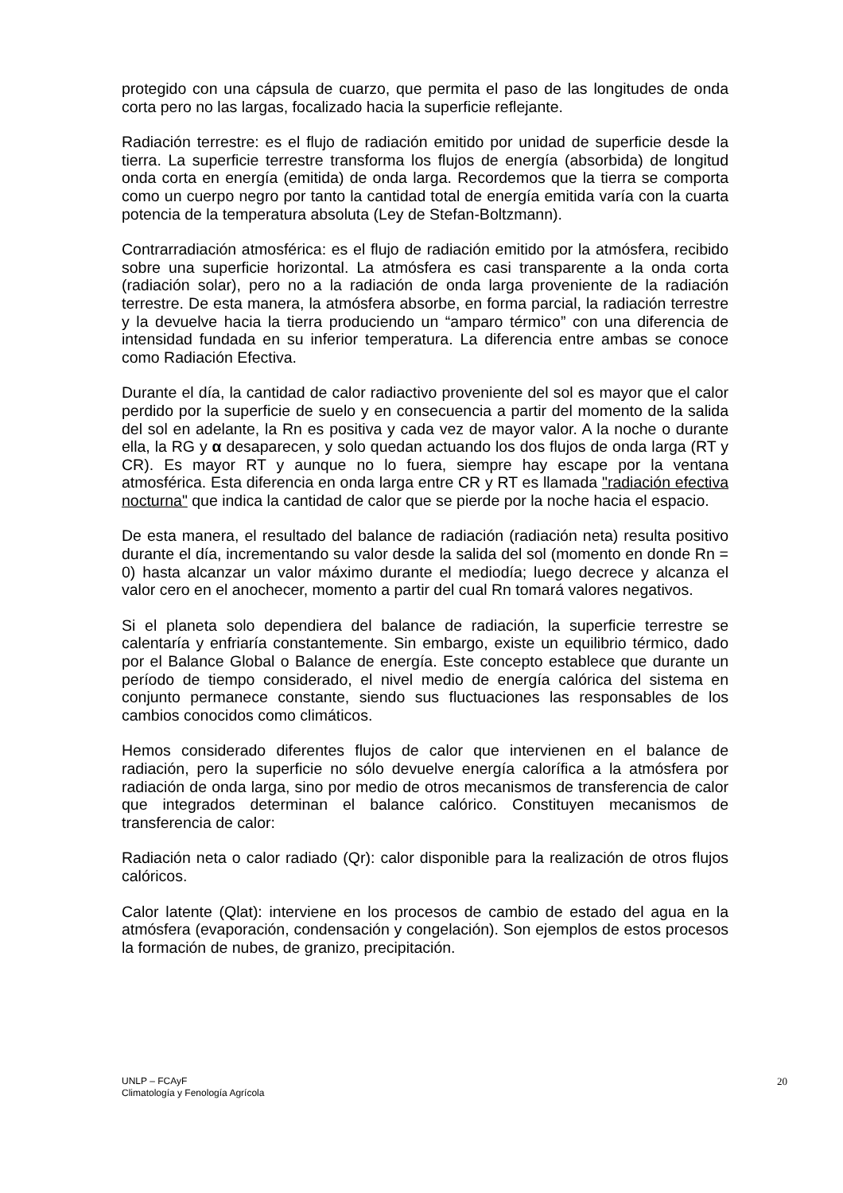protegido con una cápsula de cuarzo, que permita el paso de las longitudes de onda corta pero no las largas, focalizado hacia la superficie reflejante.
Radiación terrestre: es el flujo de radiación emitido por unidad de superficie desde la tierra. La superficie terrestre transforma los flujos de energía (absorbida) de longitud onda corta en energía (emitida) de onda larga. Recordemos que la tierra se comporta como un cuerpo negro por tanto la cantidad total de energía emitida varía con la cuarta potencia de la temperatura absoluta (Ley de Stefan-Boltzmann).
Contrarradiación atmosférica: es el flujo de radiación emitido por la atmósfera, recibido sobre una superficie horizontal. La atmósfera es casi transparente a la onda corta (radiación solar), pero no a la radiación de onda larga proveniente de la radiación terrestre. De esta manera, la atmósfera absorbe, en forma parcial, la radiación terrestre y la devuelve hacia la tierra produciendo un “amparo térmico” con una diferencia de intensidad fundada en su inferior temperatura. La diferencia entre ambas se conoce como Radiación Efectiva.
Durante el día, la cantidad de calor radiactivo proveniente del sol es mayor que el calor perdido por la superficie de suelo y en consecuencia a partir del momento de la salida del sol en adelante, la Rn es positiva y cada vez de mayor valor. A la noche o durante ella, la RG y α desaparecen, y solo quedan actuando los dos flujos de onda larga (RT y CR). Es mayor RT y aunque no lo fuera, siempre hay escape por la ventana atmosférica. Esta diferencia en onda larga entre CR y RT es llamada "radiación efectiva nocturna" que indica la cantidad de calor que se pierde por la noche hacia el espacio.
De esta manera, el resultado del balance de radiación (radiación neta) resulta positivo durante el día, incrementando su valor desde la salida del sol (momento en donde Rn = 0) hasta alcanzar un valor máximo durante el mediodía; luego decrece y alcanza el valor cero en el anochecer, momento a partir del cual Rn tomará valores negativos.
Si el planeta solo dependiera del balance de radiación, la superficie terrestre se calentaría y enfriaría constantemente. Sin embargo, existe un equilibrio térmico, dado por el Balance Global o Balance de energía. Este concepto establece que durante un período de tiempo considerado, el nivel medio de energía calórica del sistema en conjunto permanece constante, siendo sus fluctuaciones las responsables de los cambios conocidos como climáticos.
Hemos considerado diferentes flujos de calor que intervienen en el balance de radiación, pero la superficie no sólo devuelve energía calorífica a la atmósfera por radiación de onda larga, sino por medio de otros mecanismos de transferencia de calor que integrados determinan el balance calórico. Constituyen mecanismos de transferencia de calor:
Radiación neta o calor radiado (Qr): calor disponible para la realización de otros flujos calóricos.
Calor latente (Qlat): interviene en los procesos de cambio de estado del agua en la atmósfera (evaporación, condensación y congelación). Son ejemplos de estos procesos la formación de nubes, de granizo, precipitación.
UNLP – FCAyF
Climatología y Fenología Agrícola
20